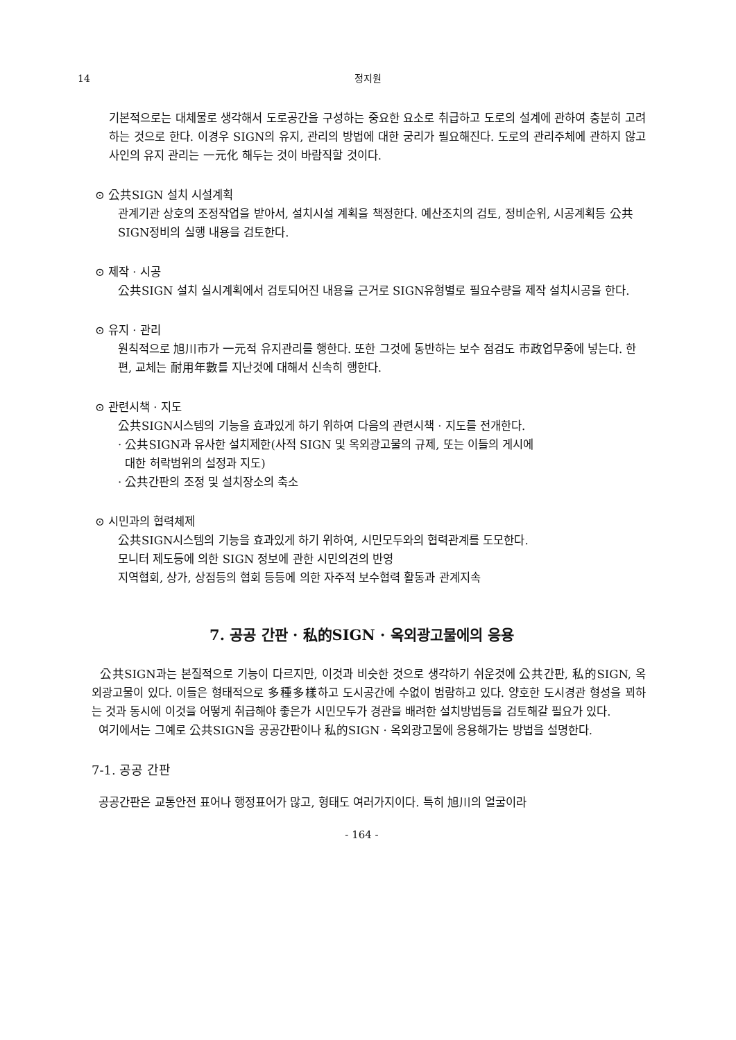14 정지원
기본적으로는 대체물로 생각해서 도로공간을 구성하는 중요한 요소로 취급하고 도로의 설계에 관하여 충분히 고려하는 것으로 한다. 이경우 SIGN의 유지, 관리의 방법에 대한 궁리가 필요해진다. 도로의 관리주체에 관하지 않고 사인의 유지 관리는 一元化 해두는 것이 바람직할 것이다.
⊙ 公共SIGN 설치 시설계획
관계기관 상호의 조정작업을 받아서, 설치시설 계획을 책정한다. 예산조치의 검토, 정비순위, 시공계획등 公共SIGN정비의 실행 내용을 검토한다.
⊙ 제작 · 시공
公共SIGN 설치 실시계획에서 검토되어진 내용을 근거로 SIGN유형별로 필요수량을 제작 설치시공을 한다.
⊙ 유지 · 관리
원칙적으로 旭川市가 一元적 유지관리를 행한다. 또한 그것에 동반하는 보수 점검도 市政업무중에 넣는다. 한편, 교체는 耐用年數를 지난것에 대해서 신속히 행한다.
⊙ 관련시책 · 지도
公共SIGN시스템의 기능을 효과있게 하기 위하여 다음의 관련시책 · 지도를 전개한다.
· 公共SIGN과 유사한 설치제한(사적 SIGN 및 옥외광고물의 규제, 또는 이들의 게시에
대한 허락범위의 설정과 지도)
· 公共간판의 조정 및 설치장소의 축소
⊙ 시민과의 협력체제
公共SIGN시스템의 기능을 효과있게 하기 위하여, 시민모두와의 협력관계를 도모한다.
모니터 제도등에 의한 SIGN 정보에 관한 시민의견의 반영
지역협회, 상가, 상점등의 협회 등등에 의한 자주적 보수협력 활동과 관계지속
7. 공공 간판 · 私的SIGN · 옥외광고물에의 응용
公共SIGN과는 본질적으로 기능이 다르지만, 이것과 비슷한 것으로 생각하기 쉬운것에 公共간판, 私的SIGN, 옥외광고물이 있다. 이들은 형태적으로 多種多樣하고 도시공간에 수없이 범람하고 있다. 양호한 도시경관 형성을 꾀하는 것과 동시에 이것을 어떻게 취급해야 좋은가 시민모두가 경관을 배려한 설치방법등을 검토해갈 필요가 있다.
여기에서는 그예로 公共SIGN을 공공간판이나 私的SIGN · 옥외광고물에 응용해가는 방법을 설명한다.
7-1. 공공 간판
공공간판은 교통안전 표어나 행정표어가 많고, 형태도 여러가지이다. 특히 旭川의 얼굴이라
- 164 -